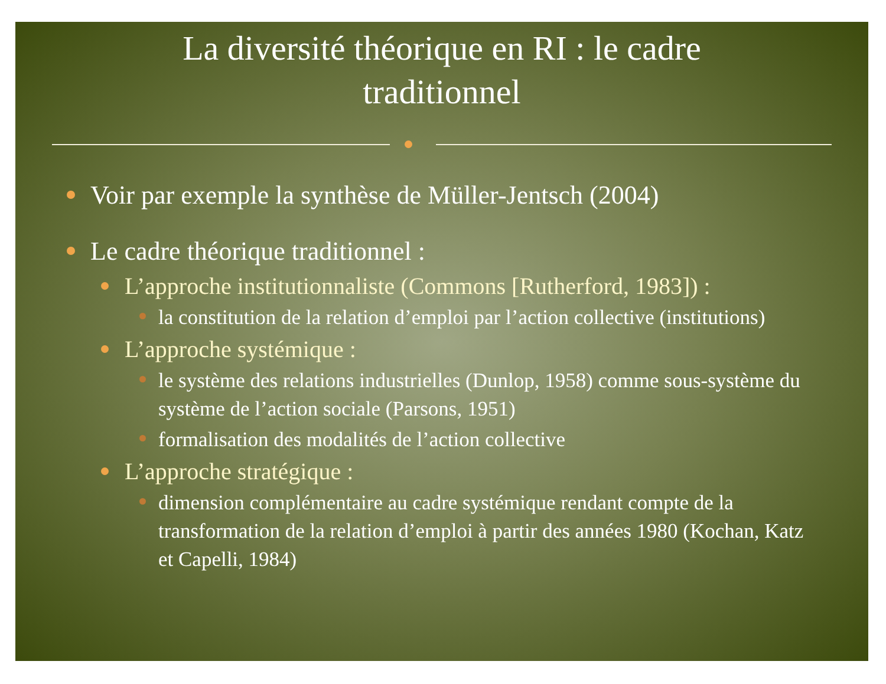La diversité théorique en RI : le cadre
traditionnel
Voir par exemple la synthèse de Müller-Jentsch (2004)
Le cadre théorique traditionnel :
L’approche institutionnaliste (Commons [Rutherford, 1983]) :
la constitution de la relation d’emploi par l’action collective (institutions)
L’approche systémique :
le système des relations industrielles (Dunlop, 1958) comme sous-système du système de l’action sociale (Parsons, 1951)
formalisation des modalités de l’action collective
L’approche stratégique :
dimension complémentaire au cadre systémique rendant compte de la transformation de la relation d’emploi à partir des années 1980 (Kochan, Katz et Capelli, 1984)